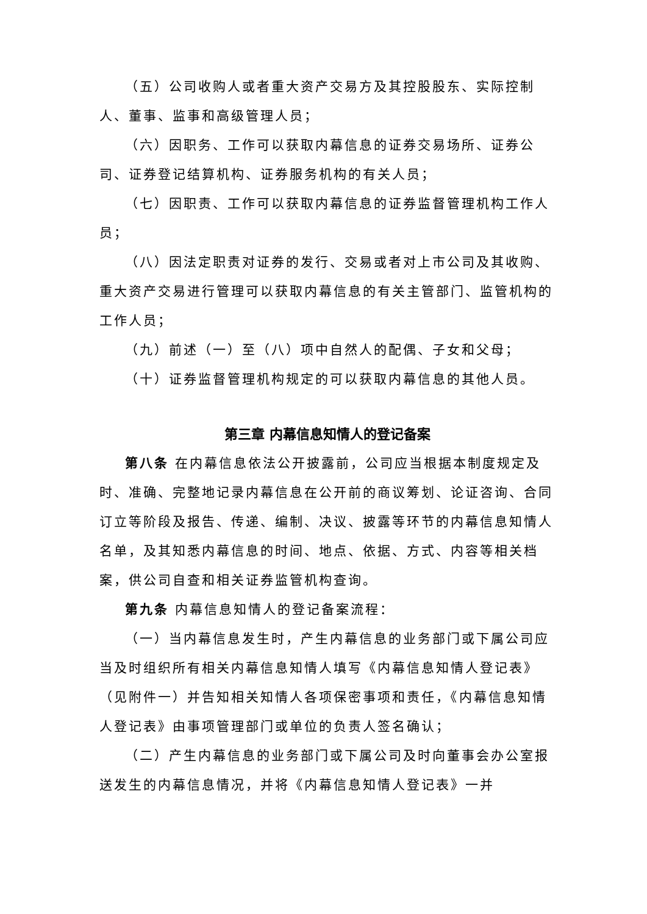（五）公司收购人或者重大资产交易方及其控股股东、实际控制人、董事、监事和高级管理人员；
（六）因职务、工作可以获取内幕信息的证券交易场所、证券公司、证券登记结算机构、证券服务机构的有关人员；
（七）因职责、工作可以获取内幕信息的证券监督管理机构工作人员；
（八）因法定职责对证券的发行、交易或者对上市公司及其收购、重大资产交易进行管理可以获取内幕信息的有关主管部门、监管机构的工作人员；
（九）前述（一）至（八）项中自然人的配偶、子女和父母；
（十）证券监督管理机构规定的可以获取内幕信息的其他人员。
第三章 内幕信息知情人的登记备案
第八条 在内幕信息依法公开披露前，公司应当根据本制度规定及时、准确、完整地记录内幕信息在公开前的商议筹划、论证咨询、合同订立等阶段及报告、传递、编制、决议、披露等环节的内幕信息知情人名单，及其知悉内幕信息的时间、地点、依据、方式、内容等相关档案，供公司自查和相关证券监管机构查询。
第九条 内幕信息知情人的登记备案流程：
（一）当内幕信息发生时，产生内幕信息的业务部门或下属公司应当及时组织所有相关内幕信息知情人填写《内幕信息知情人登记表》（见附件一）并告知相关知情人各项保密事项和责任，《内幕信息知情人登记表》由事项管理部门或单位的负责人签名确认；
（二）产生内幕信息的业务部门或下属公司及时向董事会办公室报送发生的内幕信息情况，并将《内幕信息知情人登记表》一并